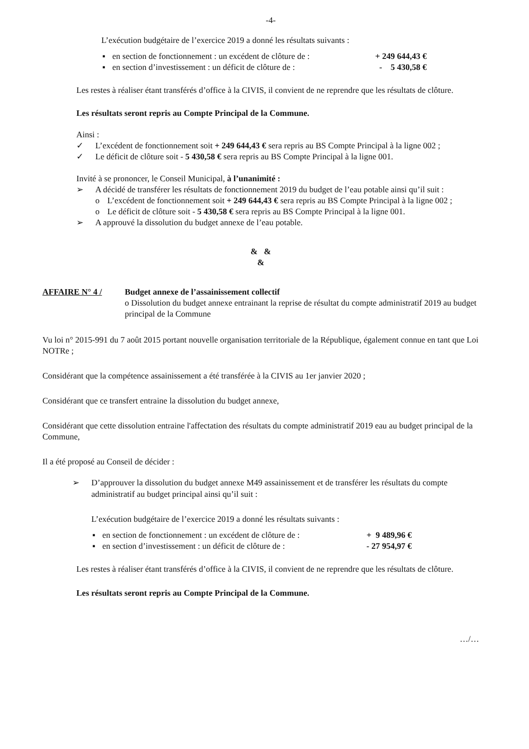-4-
L’exécution budgétaire de l’exercice 2019 a donné les résultats suivants :
▪ en section de fonctionnement : un excédent de clôture de : + 249 644,43 €
▪ en section d’investissement : un déficit de clôture de : - 5 430,58 €
Les restes à réaliser étant transférés d’office à la CIVIS, il convient de ne reprendre que les résultats de clôture.
Les résultats seront repris au Compte Principal de la Commune.
Ainsi :
✓ L’excédent de fonctionnement soit + 249 644,43 € sera repris au BS Compte Principal à la ligne 002 ;
✓ Le déficit de clôture soit - 5 430,58 € sera repris au BS Compte Principal à la ligne 001.
Invité à se prononcer, le Conseil Municipal, à l’unanimité :
➢ A décidé de transférer les résultats de fonctionnement 2019 du budget de l’eau potable ainsi qu’il suit :
o L’excédent de fonctionnement soit + 249 644,43 € sera repris au BS Compte Principal à la ligne 002 ;
o Le déficit de clôture soit - 5 430,58 € sera repris au BS Compte Principal à la ligne 001.
➢ A approuvé la dissolution du budget annexe de l’eau potable.
& &
&
AFFAIRE N° 4 / Budget annexe de l’assainissement collectif
o Dissolution du budget annexe entrainant la reprise de résultat du compte administratif 2019 au budget principal de la Commune
Vu loi n° 2015-991 du 7 août 2015 portant nouvelle organisation territoriale de la République, également connue en tant que Loi NOTRe ;
Considérant que la compétence assainissement a été transférée à la CIVIS au 1er janvier 2020 ;
Considérant que ce transfert entraine la dissolution du budget annexe,
Considérant que cette dissolution entraine l'affectation des résultats du compte administratif 2019 eau au budget principal de la Commune,
Il a été proposé au Conseil de décider :
➢ D’approuver la dissolution du budget annexe M49 assainissement et de transférer les résultats du compte administratif au budget principal ainsi qu’il suit :
L’exécution budgétaire de l’exercice 2019 a donné les résultats suivants :
▪ en section de fonctionnement : un excédent de clôture de : + 9 489,96 €
▪ en section d’investissement : un déficit de clôture de : - 27 954,97 €
Les restes à réaliser étant transférés d’office à la CIVIS, il convient de ne reprendre que les résultats de clôture.
Les résultats seront repris au Compte Principal de la Commune.
…/…